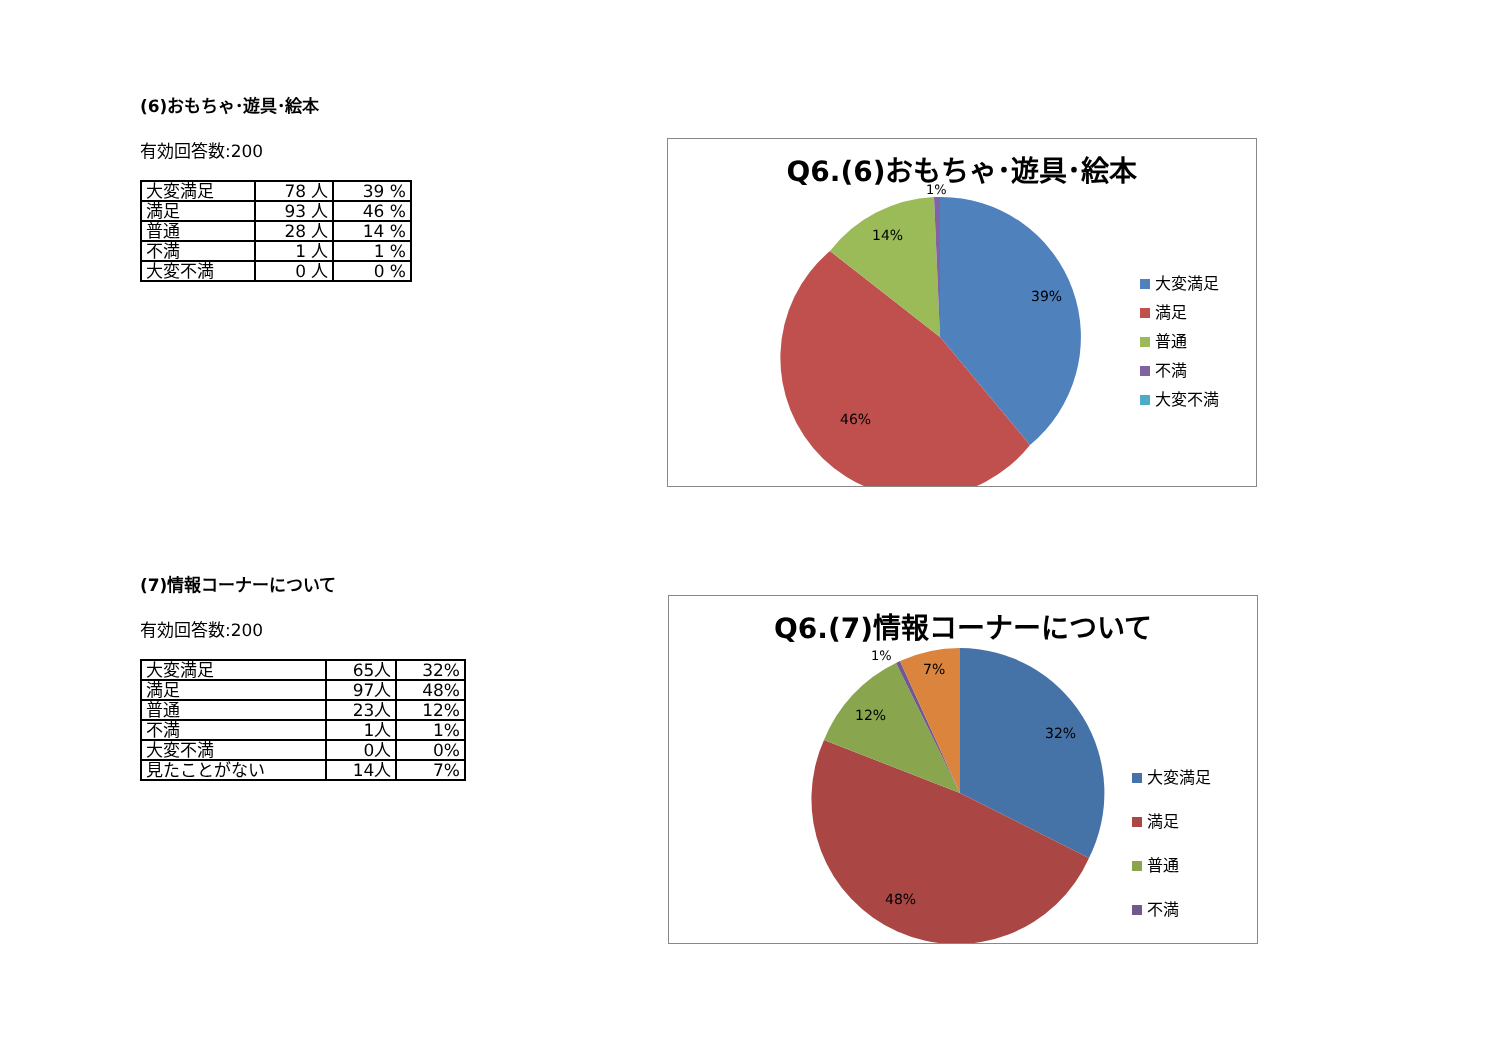(6)おもちゃ･遊具･絵本
有効回答数:200
| 大変満足 | 78 人 | 39 % |
| 満足 | 93 人 | 46 % |
| 普通 | 28 人 | 14 % |
| 不満 | 1 人 | 1 % |
| 大変不満 | 0 人 | 0 % |
Q6.(6)おもちゃ･遊具･絵本
39%
46%
14%
1%
大変満足
満足
普通
不満
大変不満
(7)情報コーナーについて
有効回答数:200
| 大変満足 | 65人 | 32% |
| 満足 | 97人 | 48% |
| 普通 | 23人 | 12% |
| 不満 | 1人 | 1% |
| 大変不満 | 0人 | 0% |
| 見たことがない | 14人 | 7% |
Q6.(7)情報コーナーについて
32%
48%
12%
7%
1%
大変満足
満足
普通
不満